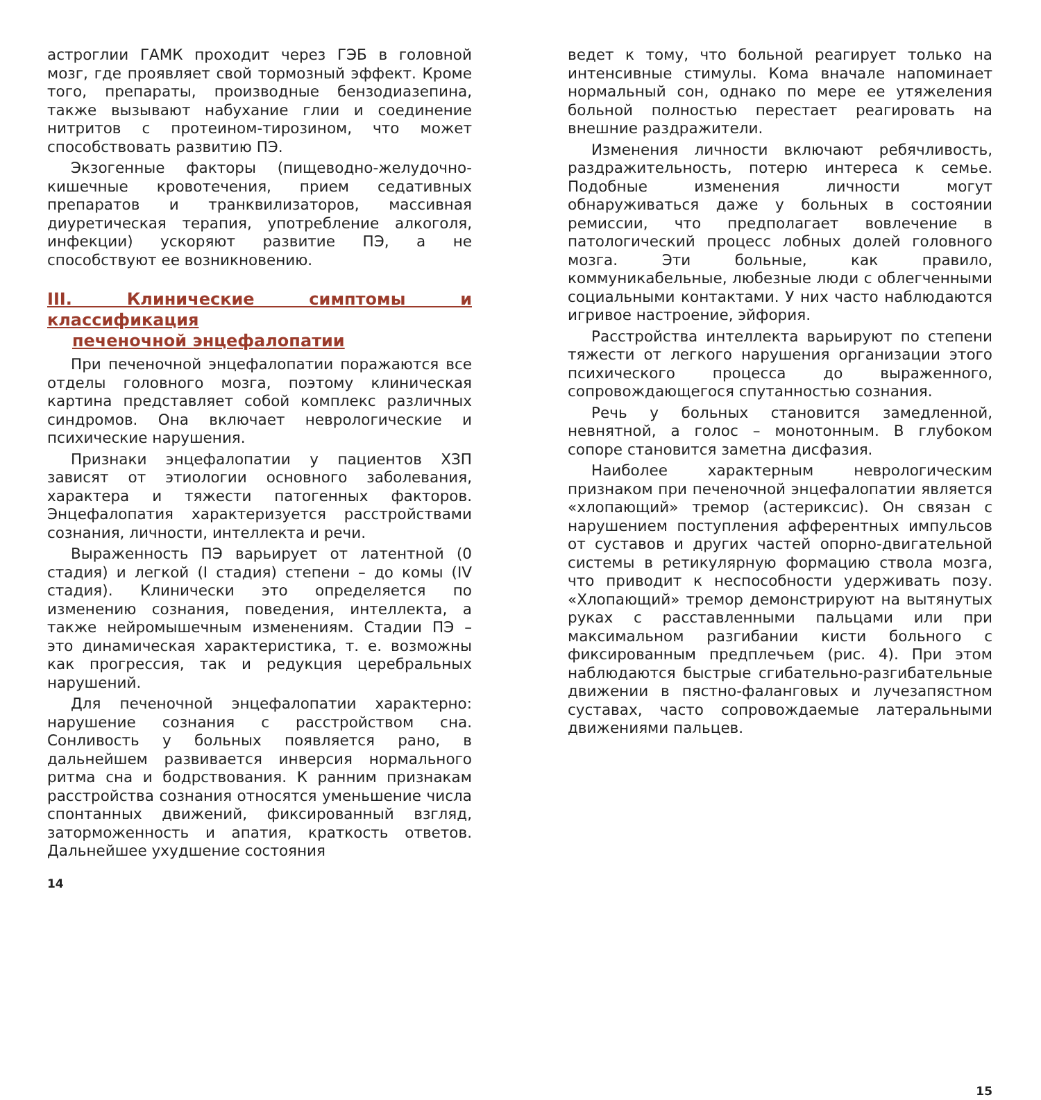астроглии ГАМК проходит через ГЭБ в головной мозг, где проявляет свой тормозный эффект. Кроме того, препараты, производные бензодиазепина, также вызывают набухание глии и соединение нитритов с протеином-тирозином, что может способствовать развитию ПЭ.
Экзогенные факторы (пищеводно-желудочно-кишечные кровотечения, прием седативных препаратов и транквилизаторов, массивная диуретическая терапия, употребление алкоголя, инфекции) ускоряют развитие ПЭ, а не способствуют ее возникновению.
III. Клинические симптомы и классификация
печеночной энцефалопатии
При печеночной энцефалопатии поражаются все отделы головного мозга, поэтому клиническая картина представляет собой комплекс различных синдромов. Она включает неврологические и психические нарушения.
Признаки энцефалопатии у пациентов ХЗП зависят от этиологии основного заболевания, характера и тяжести патогенных факторов. Энцефалопатия характеризуется расстройствами сознания, личности, интеллекта и речи.
Выраженность ПЭ варьирует от латентной (0 стадия) и легкой (I стадия) степени – до комы (IV стадия). Клинически это определяется по изменению сознания, поведения, интеллекта, а также нейромышечным изменениям. Стадии ПЭ – это динамическая характеристика, т. е. возможны как прогрессия, так и редукция церебральных нарушений.
Для печеночной энцефалопатии характерно: нарушение сознания с расстройством сна. Сонливость у больных появляется рано, в дальнейшем развивается инверсия нормального ритма сна и бодрствования. К ранним признакам расстройства сознания относятся уменьшение числа спонтанных движений, фиксированный взгляд, заторможенность и апатия, краткость ответов. Дальнейшее ухудшение состояния
14
ведет к тому, что больной реагирует только на интенсивные стимулы. Кома вначале напоминает нормальный сон, однако по мере ее утяжеления больной полностью перестает реагировать на внешние раздражители.
Изменения личности включают ребячливость, раздражительность, потерю интереса к семье. Подобные изменения личности могут обнаруживаться даже у больных в состоянии ремиссии, что предполагает вовлечение в патологический процесс лобных долей головного мозга. Эти больные, как правило, коммуникабельные, любезные люди с облегченными социальными контактами. У них часто наблюдаются игривое настроение, эйфория.
Расстройства интеллекта варьируют по степени тяжести от легкого нарушения организации этого психического процесса до выраженного, сопровождающегося спутанностью сознания.
Речь у больных становится замедленной, невнятной, а голос – монотонным. В глубоком сопоре становится заметна дисфазия.
Наиболее характерным неврологическим признаком при печеночной энцефалопатии является «хлопающий» тремор (астериксис). Он связан с нарушением поступления афферентных импульсов от суставов и других частей опорно-двигательной системы в ретикулярную формацию ствола мозга, что приводит к неспособности удерживать позу. «Хлопающий» тремор демонстрируют на вытянутых руках с расставленными пальцами или при максимальном разгибании кисти больного с фиксированным предплечьем (рис. 4). При этом наблюдаются быстрые сгибательно-разгибательные движении в пястно-фаланговых и лучезапястном суставах, часто сопровождаемые латеральными движениями пальцев.
15